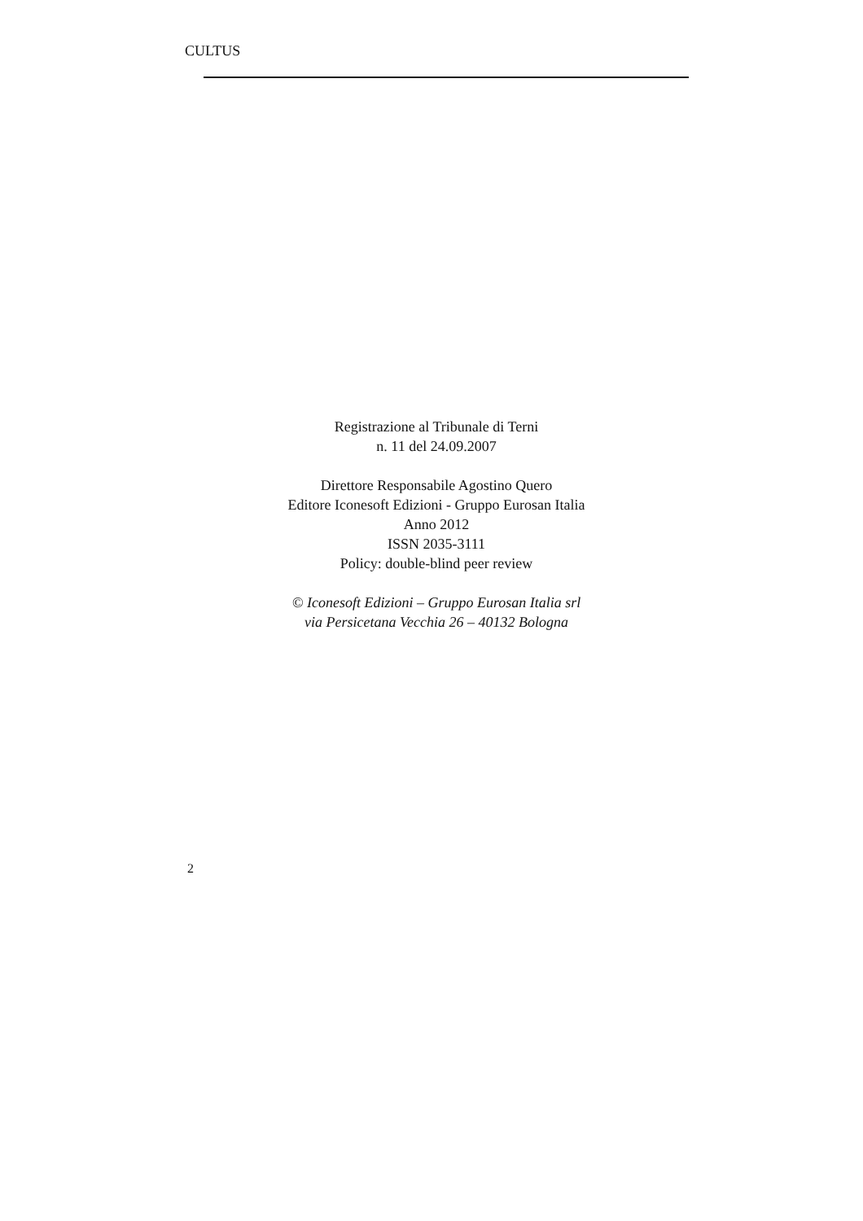CULTUS
Registrazione al Tribunale di Terni
n. 11 del 24.09.2007
Direttore Responsabile Agostino Quero
Editore Iconesoft Edizioni - Gruppo Eurosan Italia
Anno 2012
ISSN 2035-3111
Policy: double-blind peer review
© Iconesoft Edizioni – Gruppo Eurosan Italia srl
via Persicetana Vecchia 26 – 40132 Bologna
2